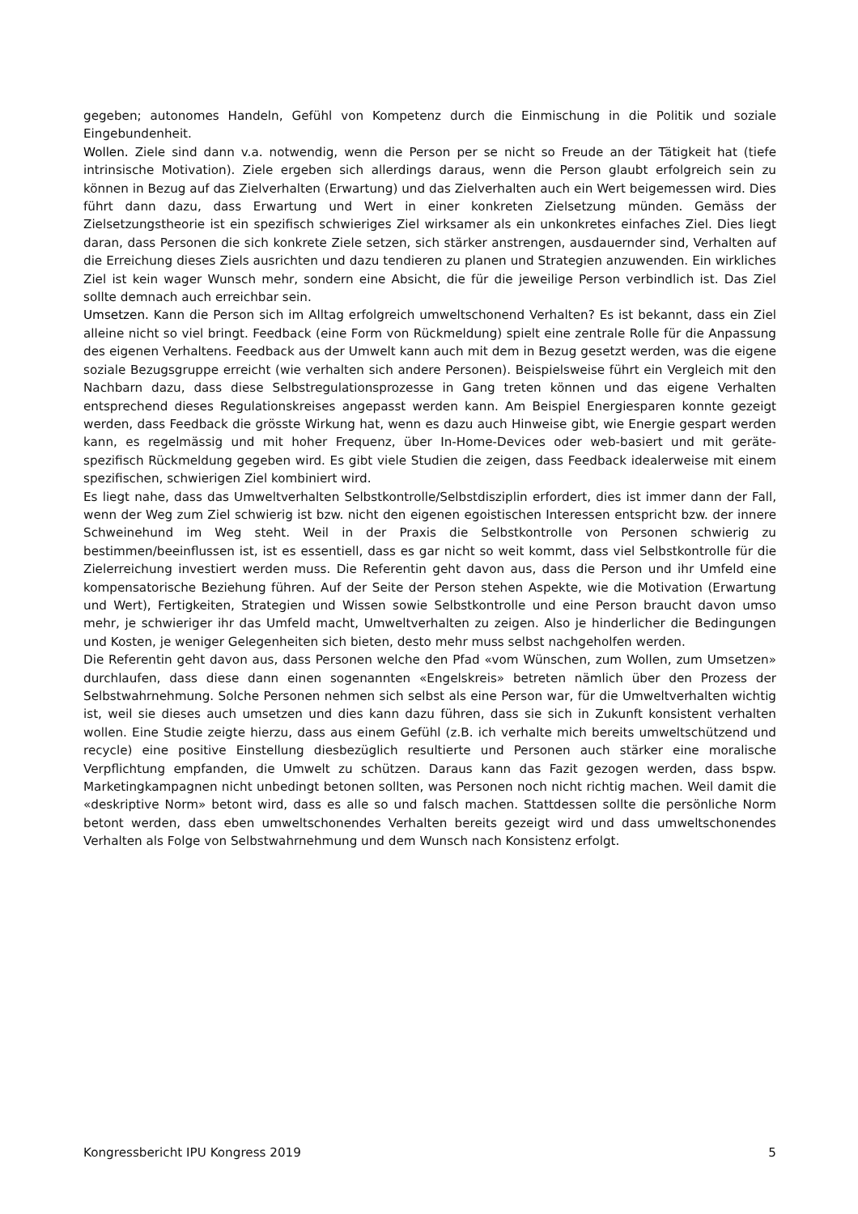gegeben; autonomes Handeln, Gefühl von Kompetenz durch die Einmischung in die Politik und soziale Eingebundenheit.
Wollen. Ziele sind dann v.a. notwendig, wenn die Person per se nicht so Freude an der Tätigkeit hat (tiefe intrinsische Motivation). Ziele ergeben sich allerdings daraus, wenn die Person glaubt erfolgreich sein zu können in Bezug auf das Zielverhalten (Erwartung) und das Zielverhalten auch ein Wert beigemessen wird. Dies führt dann dazu, dass Erwartung und Wert in einer konkreten Zielsetzung münden. Gemäss der Zielsetzungstheorie ist ein spezifisch schwieriges Ziel wirksamer als ein unkonkretes einfaches Ziel. Dies liegt daran, dass Personen die sich konkrete Ziele setzen, sich stärker anstrengen, ausdauernder sind, Verhalten auf die Erreichung dieses Ziels ausrichten und dazu tendieren zu planen und Strategien anzuwenden. Ein wirkliches Ziel ist kein wager Wunsch mehr, sondern eine Absicht, die für die jeweilige Person verbindlich ist. Das Ziel sollte demnach auch erreichbar sein.
Umsetzen. Kann die Person sich im Alltag erfolgreich umweltschonend Verhalten? Es ist bekannt, dass ein Ziel alleine nicht so viel bringt. Feedback (eine Form von Rückmeldung) spielt eine zentrale Rolle für die Anpassung des eigenen Verhaltens. Feedback aus der Umwelt kann auch mit dem in Bezug gesetzt werden, was die eigene soziale Bezugsgruppe erreicht (wie verhalten sich andere Personen). Beispielsweise führt ein Vergleich mit den Nachbarn dazu, dass diese Selbstregulationsprozesse in Gang treten können und das eigene Verhalten entsprechend dieses Regulationskreises angepasst werden kann. Am Beispiel Energiesparen konnte gezeigt werden, dass Feedback die grösste Wirkung hat, wenn es dazu auch Hinweise gibt, wie Energie gespart werden kann, es regelmässig und mit hoher Frequenz, über In-Home-Devices oder web-basiert und mit geräte-spezifisch Rückmeldung gegeben wird. Es gibt viele Studien die zeigen, dass Feedback idealerweise mit einem spezifischen, schwierigen Ziel kombiniert wird.
Es liegt nahe, dass das Umweltverhalten Selbstkontrolle/Selbstdisziplin erfordert, dies ist immer dann der Fall, wenn der Weg zum Ziel schwierig ist bzw. nicht den eigenen egoistischen Interessen entspricht bzw. der innere Schweinehund im Weg steht. Weil in der Praxis die Selbstkontrolle von Personen schwierig zu bestimmen/beeinflussen ist, ist es essentiell, dass es gar nicht so weit kommt, dass viel Selbstkontrolle für die Zielerreichung investiert werden muss. Die Referentin geht davon aus, dass die Person und ihr Umfeld eine kompensatorische Beziehung führen. Auf der Seite der Person stehen Aspekte, wie die Motivation (Erwartung und Wert), Fertigkeiten, Strategien und Wissen sowie Selbstkontrolle und eine Person braucht davon umso mehr, je schwieriger ihr das Umfeld macht, Umweltverhalten zu zeigen. Also je hinderlicher die Bedingungen und Kosten, je weniger Gelegenheiten sich bieten, desto mehr muss selbst nachgeholfen werden.
Die Referentin geht davon aus, dass Personen welche den Pfad «vom Wünschen, zum Wollen, zum Umsetzen» durchlaufen, dass diese dann einen sogenannten «Engelskreis» betreten nämlich über den Prozess der Selbstwahrnehmung. Solche Personen nehmen sich selbst als eine Person war, für die Umweltverhalten wichtig ist, weil sie dieses auch umsetzen und dies kann dazu führen, dass sie sich in Zukunft konsistent verhalten wollen. Eine Studie zeigte hierzu, dass aus einem Gefühl (z.B. ich verhalte mich bereits umweltschützend und recycle) eine positive Einstellung diesbezüglich resultierte und Personen auch stärker eine moralische Verpflichtung empfanden, die Umwelt zu schützen. Daraus kann das Fazit gezogen werden, dass bspw. Marketingkampagnen nicht unbedingt betonen sollten, was Personen noch nicht richtig machen. Weil damit die «deskriptive Norm» betont wird, dass es alle so und falsch machen. Stattdessen sollte die persönliche Norm betont werden, dass eben umweltschonendes Verhalten bereits gezeigt wird und dass umweltschonendes Verhalten als Folge von Selbstwahrnehmung und dem Wunsch nach Konsistenz erfolgt.
Kongressbericht IPU Kongress 2019 5